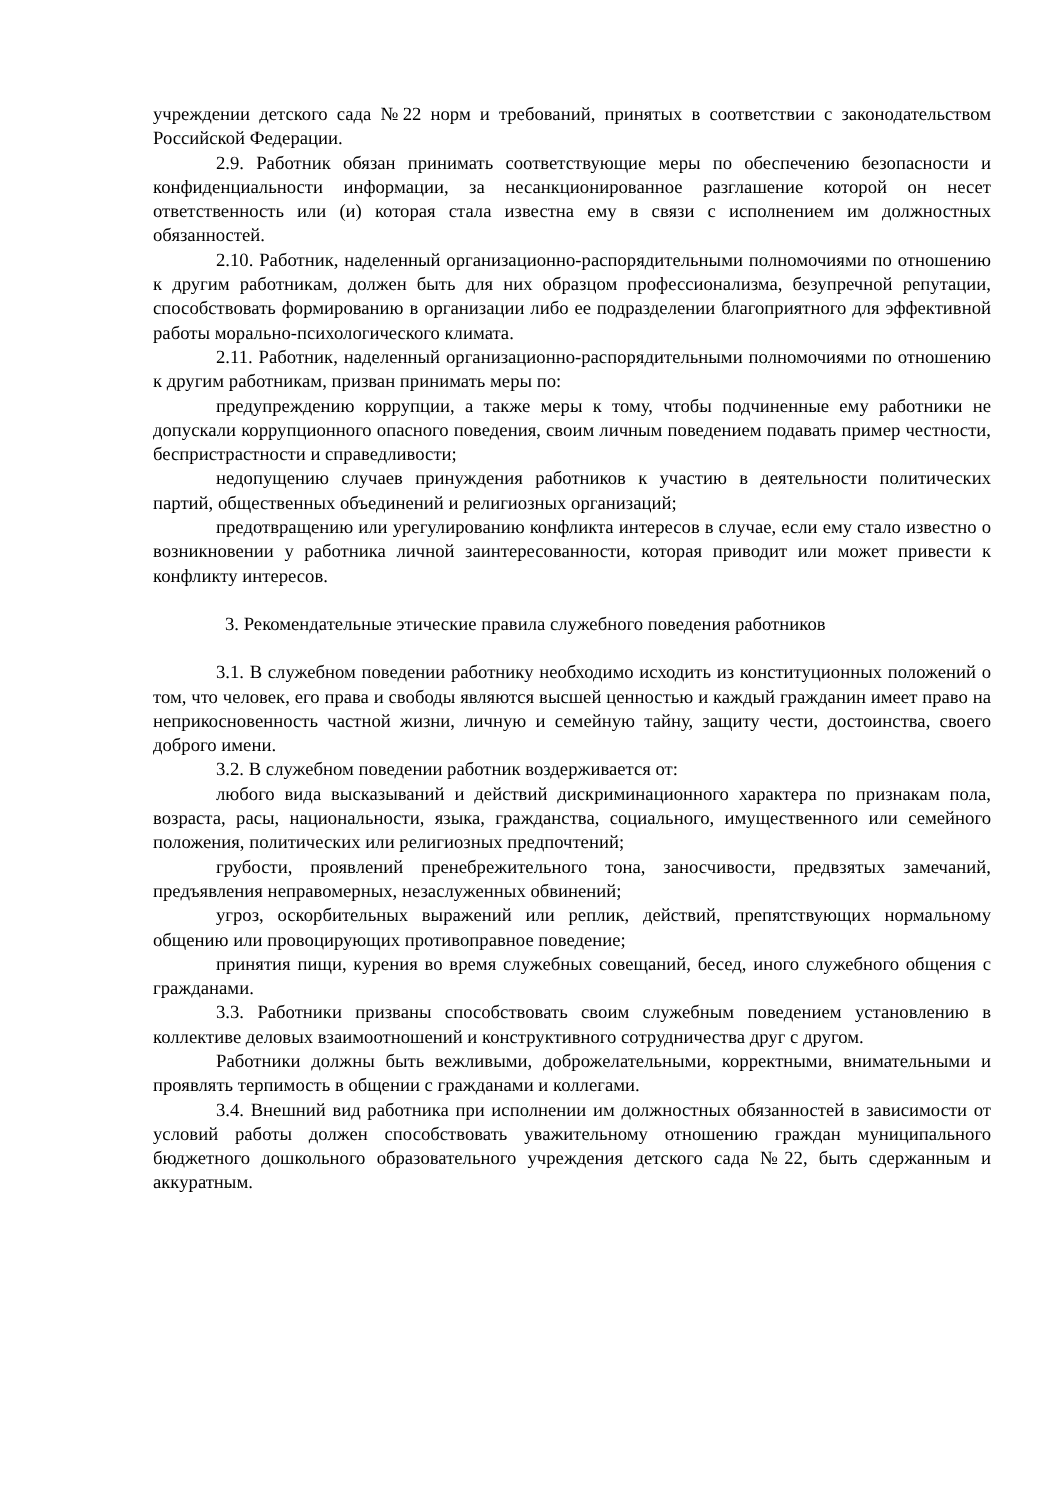учреждении детского сада №22 норм и требований, принятых в соответствии с законодательством Российской Федерации.
2.9. Работник обязан принимать соответствующие меры по обеспечению безопасности и конфиденциальности информации, за несанкционированное разглашение которой он несет ответственность или (и) которая стала известна ему в связи с исполнением им должностных обязанностей.
2.10. Работник, наделенный организационно-распорядительными полномочиями по отношению к другим работникам, должен быть для них образцом профессионализма, безупречной репутации, способствовать формированию в организации либо ее подразделении благоприятного для эффективной работы морально-психологического климата.
2.11. Работник, наделенный организационно-распорядительными полномочиями по отношению к другим работникам, призван принимать меры по:
предупреждению коррупции, а также меры к тому, чтобы подчиненные ему работники не допускали коррупционного опасного поведения, своим личным поведением подавать пример честности, беспристрастности и справедливости;
недопущению случаев принуждения работников к участию в деятельности политических партий, общественных объединений и религиозных организаций;
предотвращению или урегулированию конфликта интересов в случае, если ему стало известно о возникновении у работника личной заинтересованности, которая приводит или может привести к конфликту интересов.
3. Рекомендательные этические правила служебного поведения работников
3.1. В служебном поведении работнику необходимо исходить из конституционных положений о том, что человек, его права и свободы являются высшей ценностью и каждый гражданин имеет право на неприкосновенность частной жизни, личную и семейную тайну, защиту чести, достоинства, своего доброго имени.
3.2. В служебном поведении работник воздерживается от:
любого вида высказываний и действий дискриминационного характера по признакам пола, возраста, расы, национальности, языка, гражданства, социального, имущественного или семейного положения, политических или религиозных предпочтений;
грубости, проявлений пренебрежительного тона, заносчивости, предвзятых замечаний, предъявления неправомерных, незаслуженных обвинений;
угроз, оскорбительных выражений или реплик, действий, препятствующих нормальному общению или провоцирующих противоправное поведение;
принятия пищи, курения во время служебных совещаний, бесед, иного служебного общения с гражданами.
3.3. Работники призваны способствовать своим служебным поведением установлению в коллективе деловых взаимоотношений и конструктивного сотрудничества друг с другом.
Работники должны быть вежливыми, доброжелательными, корректными, внимательными и проявлять терпимость в общении с гражданами и коллегами.
3.4. Внешний вид работника при исполнении им должностных обязанностей в зависимости от условий работы должен способствовать уважительному отношению граждан муниципального бюджетного дошкольного образовательного учреждения детского сада №22, быть сдержанным и аккуратным.